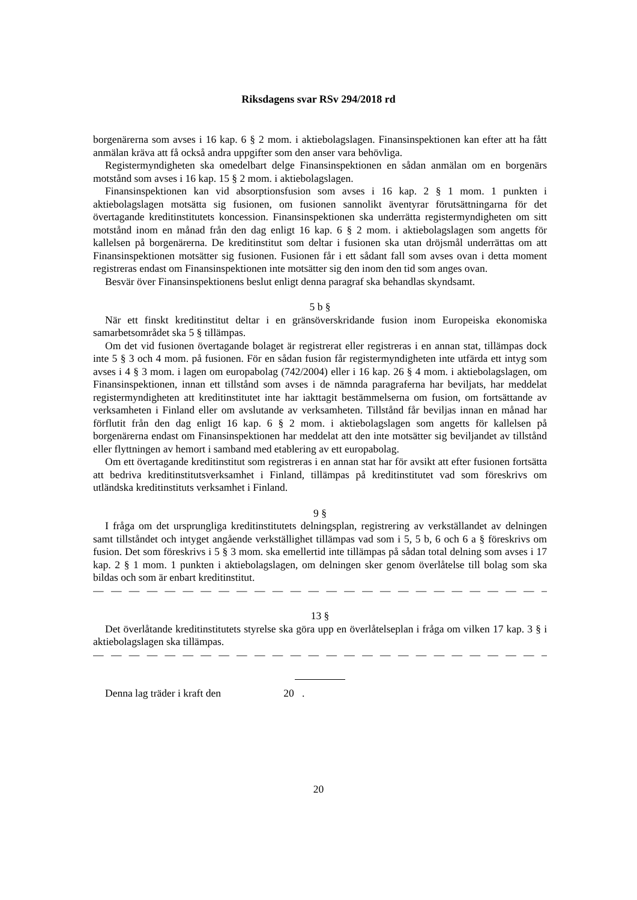Riksdagens svar RSv 294/2018 rd
borgenärerna som avses i 16 kap. 6 § 2 mom. i aktiebolagslagen. Finansinspektionen kan efter att ha fått anmälan kräva att få också andra uppgifter som den anser vara behövliga.
Registermyndigheten ska omedelbart delge Finansinspektionen en sådan anmälan om en borgenärs motstånd som avses i 16 kap. 15 § 2 mom. i aktiebolagslagen.
Finansinspektionen kan vid absorptionsfusion som avses i 16 kap. 2 § 1 mom. 1 punkten i aktiebolagslagen motsätta sig fusionen, om fusionen sannolikt äventyrar förutsättningarna för det övertagande kreditinstitutets koncession. Finansinspektionen ska underrätta registermyndigheten om sitt motstånd inom en månad från den dag enligt 16 kap. 6 § 2 mom. i aktiebolagslagen som angetts för kallelsen på borgenärerna. De kreditinstitut som deltar i fusionen ska utan dröjsmål underrättas om att Finansinspektionen motsätter sig fusionen. Fusionen får i ett sådant fall som avses ovan i detta moment registreras endast om Finansinspektionen inte motsätter sig den inom den tid som anges ovan.
Besvär över Finansinspektionens beslut enligt denna paragraf ska behandlas skyndsamt.
5 b §
När ett finskt kreditinstitut deltar i en gränsöverskridande fusion inom Europeiska ekonomiska samarbetsområdet ska 5 § tillämpas.
Om det vid fusionen övertagande bolaget är registrerat eller registreras i en annan stat, tillämpas dock inte 5 § 3 och 4 mom. på fusionen. För en sådan fusion får registermyndigheten inte utfärda ett intyg som avses i 4 § 3 mom. i lagen om europabolag (742/2004) eller i 16 kap. 26 § 4 mom. i aktiebolagslagen, om Finansinspektionen, innan ett tillstånd som avses i de nämnda paragraferna har beviljats, har meddelat registermyndigheten att kreditinstitutet inte har iakttagit bestämmelserna om fusion, om fortsättande av verksamheten i Finland eller om avslutande av verksamheten. Tillstånd får beviljas innan en månad har förflutit från den dag enligt 16 kap. 6 § 2 mom. i aktiebolagslagen som angetts för kallelsen på borgenärerna endast om Finansinspektionen har meddelat att den inte motsätter sig beviljandet av tillstånd eller flyttningen av hemort i samband med etablering av ett europabolag.
Om ett övertagande kreditinstitut som registreras i en annan stat har för avsikt att efter fusionen fortsätta att bedriva kreditinstitutsverksamhet i Finland, tillämpas på kreditinstitutet vad som föreskrivs om utländska kreditinstituts verksamhet i Finland.
9 §
I fråga om det ursprungliga kreditinstitutets delningsplan, registrering av verkställandet av delningen samt tillståndet och intyget angående verkställighet tillämpas vad som i 5, 5 b, 6 och 6 a § föreskrivs om fusion. Det som föreskrivs i 5 § 3 mom. ska emellertid inte tillämpas på sådan total delning som avses i 17 kap. 2 § 1 mom. 1 punkten i aktiebolagslagen, om delningen sker genom överlåtelse till bolag som ska bildas och som är enbart kreditinstitut.
— — — — — — — — — — — — — — — — — — — — — — — — — — —
13 §
Det överlåtande kreditinstitutets styrelse ska göra upp en överlåtelseplan i fråga om vilken 17 kap. 3 § i aktiebolagslagen ska tillämpas.
— — — — — — — — — — — — — — — — — — — — — — — — — — —
Denna lag träder i kraft den 20 .
20